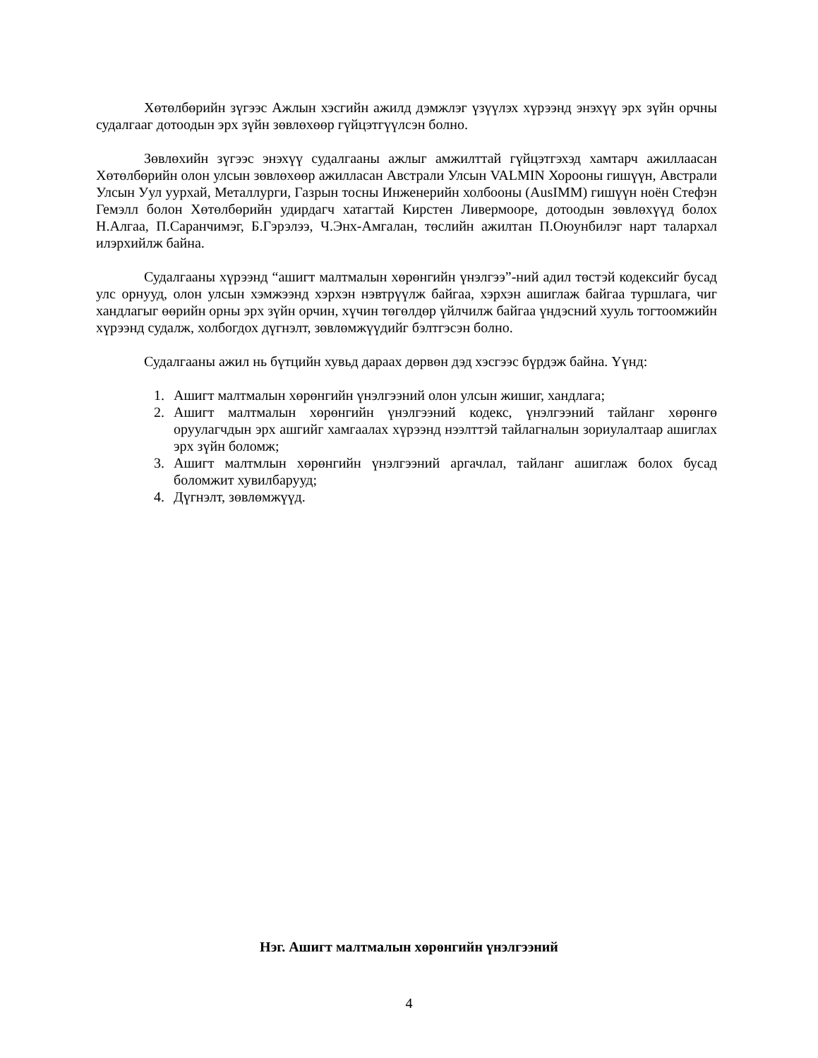Хөтөлбөрийн зүгээс Ажлын хэсгийн ажилд дэмжлэг үзүүлэх хүрээнд энэхүү эрх зүйн орчны судалгааг дотоодын эрх зүйн зөвлөхөөр гүйцэтгүүлсэн болно.
Зөвлөхийн зүгээс энэхүү судалгааны ажлыг амжилттай гүйцэтгэхэд хамтарч ажиллаасан Хөтөлбөрийн олон улсын зөвлөхөөр ажилласан Австрали Улсын VALMIN Хорооны гишүүн, Австрали Улсын Уул уурхай, Металлурги, Газрын тосны Инженерийн холбооны (AusIMM) гишүүн ноён Стефэн Гемэлл болон Хөтөлбөрийн удирдагч хатагтай Кирстен Ливермооре, дотоодын зөвлөхүүд болох Н.Алгаа, П.Саранчимэг, Б.Гэрэлээ, Ч.Энх-Амгалан, төслийн ажилтан П.Оюунбилэг нарт талархал илэрхийлж байна.
Судалгааны хүрээнд “ашигт малтмалын хөрөнгийн үнэлгээ”-ний адил төстэй кодексийг бусад улс орнууд, олон улсын хэмжээнд хэрхэн нэвтрүүлж байгаа, хэрхэн ашиглаж байгаа туршлага, чиг хандлагыг өөрийн орны эрх зүйн орчин, хүчин төгөлдөр үйлчилж байгаа үндэсний хууль тогтоомжийн хүрээнд судалж, холбогдох дүгнэлт, зөвлөмжүүдийг бэлтгэсэн болно.
Судалгааны ажил нь бүтцийн хувьд дараах дөрвөн дэд хэсгээс бүрдэж байна. Үүнд:
1. Ашигт малтмалын хөрөнгийн үнэлгээний олон улсын жишиг, хандлага;
2. Ашигт малтмалын хөрөнгийн үнэлгээний кодекс, үнэлгээний тайланг хөрөнгө оруулагчдын эрх ашгийг хамгаалах хүрээнд нээлттэй тайлагналын зориулалтаар ашиглах эрх зүйн боломж;
3. Ашигт малтмлын хөрөнгийн үнэлгээний аргачлал, тайланг ашиглаж болох бусад боломжит хувилбарууд;
4. Дүгнэлт, зөвлөмжүүд.
Нэг. Ашигт малтмалын хөрөнгийн үнэлгээний
4